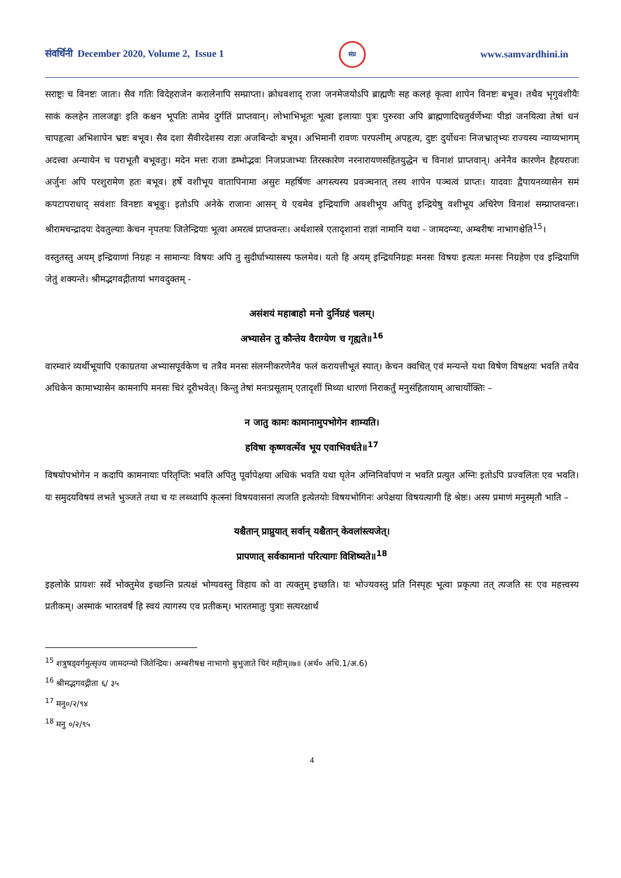संवर्धिनी December 2020, Volume 2, Issue 1 संप्र www.samvardhini.in
सराष्ट्रः च विनष्टः जातः। सैव गतिः विदेहराजेन करालेनापि सम्प्राप्ता। क्रोधवशाद् राजा जनमेजयोऽपि ब्राह्मणैः सह कलहं कृत्वा शापेन विनष्टः बभूव। तथैव भृगुवंशीयैः साकं कलहेन तालजङ्घः इति कश्चन भूपतिः तामेव दुर्गतिं प्राप्तवान्। लोभाभिभूतः भूत्वा इलायाः पुत्रः पुरुरवा अपि ब्राह्मणादिचतुर्वर्णेभ्यः पीडां जनयित्वा तेषां धनं चापहृत्वा अभिशापेन भ्रष्टः बभूव। सैव दशा सैवीरदेशस्य राज्ञः अजबिन्दोः बभूव। अभिमानी रावणः परपत्नीम् अपहृत्य, दुष्टः दुर्योधनः निजभ्रातृभ्यः राज्यस्य न्याय्यभागम् अदत्त्वा अन्यायेन च पराभूतौ बभूवतुः। मदेन मत्तः राजा डम्भोद्भवः निजप्रजाभ्यः तिरस्कारेण नरनारायणसहितयुद्धेन च विनाशं प्राप्तवान्। अनेनैव कारणेन हैहयराजः अर्जुनः अपि परशुरामेण हतः बभूव। हर्षे वशीभूय वातापिनामा असुरः महर्षिणः अगस्त्यस्य प्रवञ्चनात् तस्य शापेन पञ्चत्वं प्राप्तः। यादवाः द्वैपायनव्यासेन समं कपटापराधाद् सवंशाः विनष्टाः बभूवुः। इतोऽपि अनेके राजानः आसन् ये एवमेव इन्द्रियाणि अवशीभूय अपितु इन्द्रियेषु वशीभूय अचिरेण विनाशं सम्प्राप्तवन्तः। श्रीरामचन्द्रादयः देवतुल्याः केचन नृपतयः जितेन्द्रियाः भूत्वा अमरत्वं प्राप्तवन्तः। अर्थशास्त्रे एतादृशानां राज्ञां नामानि यथा - जामदग्न्यः, अम्बरीषः नाभागश्चेति<sup>15</sup>।
वस्तुतस्तु अयम् इन्द्रियाणां निग्रहः न सामान्यः विषयः अपि तु सुदीर्घाभ्यासस्य फलमेव। यतो हि अयम् इन्द्रियनिग्रहः मनसः विषयः इत्यतः मनसः निग्रहेण एव इन्द्रियाणि जेतुं शक्यन्ते। श्रीमद्भगवद्गीतायां भगवदुक्तम् -
असंशयं महाबाहो मनो दुर्निग्रहं चलम्।
अभ्यासेन तु कौन्तेय वैराग्येण च गृह्यते॥<sup>16</sup>
वारम्वारं व्यर्थीभूयापि एकाग्रतया अभ्यासपूर्वकेण च तत्रैव मनसः संलग्नीकरणेनैव फलं करायत्तीभूतं स्यात्। केचन क्वचित् एवं मन्यन्ते यथा विषेण विषक्षयः भवति तथैव अधिकेन कामाभ्यासेन कामनापि मनसः चिरं दूरीभवेत्। किन्तु तेषां मनःप्रसूताम् एतादृशीं मिथ्या धारणां निराकर्तुं मनुसंहितायाम् आचार्योक्तिः –
न जातु कामः कामानामुपभोगेन शाम्यति।
हविषा कृष्णवर्त्मेव भूय एवाभिवर्धते॥<sup>17</sup>
विषयोपभोगेन न कदापि कामनायाः परितृप्तिः भवति अपितु पूर्वापेक्षया अधिकं भवति यथा घृतेन अग्निनिर्वापणं न भवति प्रत्युत अग्निः इतोऽपि प्रज्वलितः एव भवति। यः समुदयविषयं लभते भुञ्जते तथा च यः लब्ध्वापि कृत्स्नां विषयवासनां त्यजति इत्येतयोः विषयभोगिनः अपेक्षया विषयत्यागी हि श्रेष्ठः। अस्य प्रमाणं मनुस्मृतौ भाति –
यश्चैतान् प्राप्नुयात् सर्वान् यश्चैतान् केवलांस्त्यजेत्।
प्रापणात् सर्वकामानां परित्यागः विशिष्यते॥<sup>18</sup>
इहलोके प्रायशः सर्वे भोक्तुमेव इच्छन्ति प्रत्यक्षं भोग्यवस्तु विहाय को वा त्यक्तुम् इच्छति। यः भोज्यवस्तु प्रति निस्पृहः भूत्वा प्रकृत्या तत् त्यजति सः एव महत्त्वस्य प्रतीकम्। अस्माकं भारतवर्षं हि स्वयं त्यागस्य एव प्रतीकम्। भारतमातुः पुत्राः सत्यरक्षार्थं
<sup>15</sup> शत्रुषड्वर्गमुत्सृज्य जामदग्न्यो जितेन्द्रियः। अम्बरीषश्च नाभागो बुभुजाते चिरं महीम्॥७॥ (अर्थ० अधि.1/अ.6)
<sup>16</sup> श्रीमद्भगवद्गीता ६/ ३५
<sup>17</sup> मनु०/२/९४
<sup>18</sup> मनु ०/२/९५
4